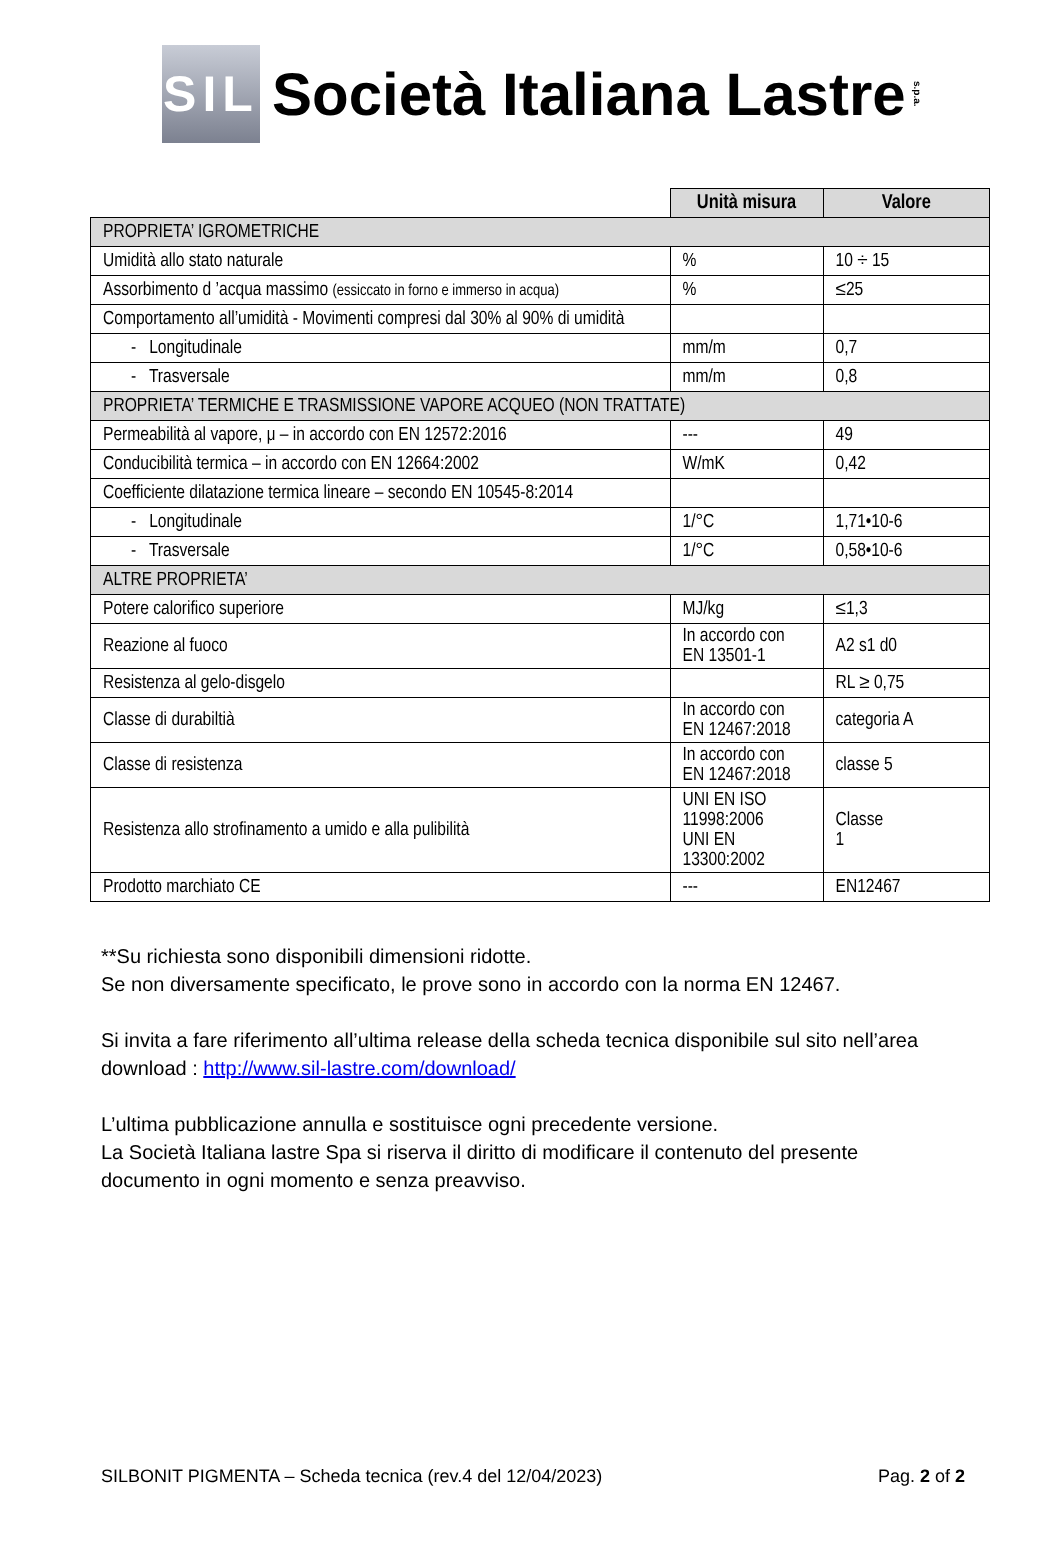SIL
Società Italiana Lastre
s.p.a.
| | Unità misura | Valore |
| PROPRIETA’ IGROMETRICHE | | |
| Umidità allo stato naturale | % | 10 ÷ 15 |
| Assorbimento d ’acqua massimo (essiccato in forno e immerso in acqua) | % | ≤25 |
| Comportamento all’umidità - Movimenti compresi dal 30% al 90% di umidità | | |
| - Longitudinale | mm/m | 0,7 |
| - Trasversale | mm/m | 0,8 |
| PROPRIETA’ TERMICHE E TRASMISSIONE VAPORE ACQUEO (NON TRATTATE) | | |
| Permeabilità al vapore, μ – in accordo con EN 12572:2016 | --- | 49 |
| Conducibilità termica – in accordo con EN 12664:2002 | W/mK | 0,42 |
| Coefficiente dilatazione termica lineare – secondo EN 10545-8:2014 | | |
| - Longitudinale | 1/°C | 1,71•10-6 |
| - Trasversale | 1/°C | 0,58•10-6 |
| ALTRE PROPRIETA’ | | |
| Potere calorifico superiore | MJ/kg | ≤1,3 |
| Reazione al fuoco | In accordo con EN 13501-1 | A2 s1 d0 |
| Resistenza al gelo-disgelo | | RL ≥ 0,75 |
| Classe di durabiltià | In accordo con EN 12467:2018 | categoria A |
| Classe di resistenza | In accordo con EN 12467:2018 | classe 5 |
| Resistenza allo strofinamento a umido e alla pulibilità | UNI EN ISO 11998:2006 UNI EN 13300:2002 | Classe 1 |
| Prodotto marchiato CE | --- | EN12467 |
**Su richiesta sono disponibili dimensioni ridotte.
Se non diversamente specificato, le prove sono in accordo con la norma EN 12467.
Si invita a fare riferimento all’ultima release della scheda tecnica disponibile sul sito nell’area download : http://www.sil-lastre.com/download/
L’ultima pubblicazione annulla e sostituisce ogni precedente versione.
La Società Italiana lastre Spa si riserva il diritto di modificare il contenuto del presente documento in ogni momento e senza preavviso.
SILBONIT PIGMENTA – Scheda tecnica (rev.4 del 12/04/2023) Pag. 2 of 2